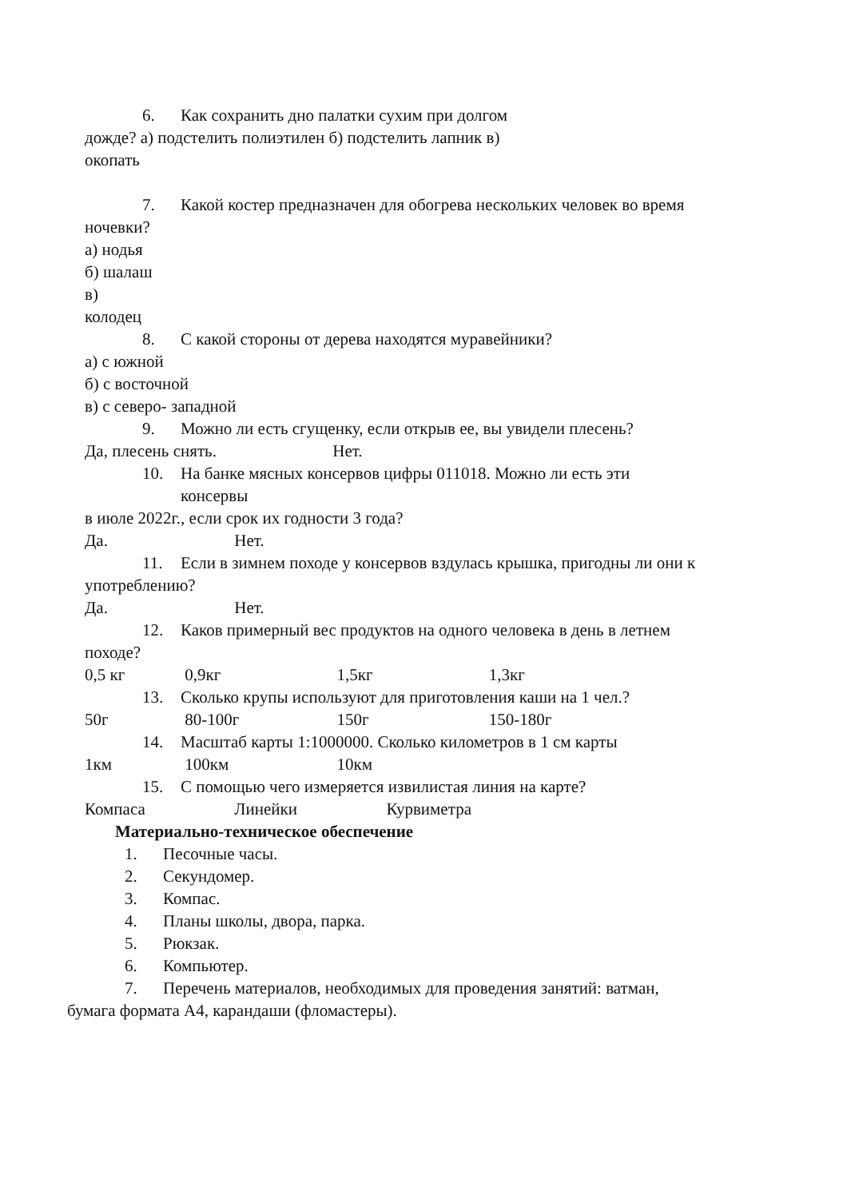6. Как сохранить дно палатки сухим при долгом
дожде? а) подстелить полиэтилен б) подстелить лапник в)
окопать
7. Какой костер предназначен для обогрева нескольких человек во время
ночевки?
а) нодья
б) шалаш
в)
колодец
8. С какой стороны от дерева находятся муравейники?
а) с южной
б) с восточной
в) с северо- западной
9. Можно ли есть сгущенку, если открыв ее, вы увидели плесень?
Да, плесень снять. Нет.
10. На банке мясных консервов цифры 011018. Можно ли есть эти
консервы
в июле 2022г., если срок их годности 3 года?
Да. Нет.
11. Если в зимнем походе у консервов вздулась крышка, пригодны ли они к
употреблению?
Да. Нет.
12. Каков примерный вес продуктов на одного человека в день в летнем
походе?
0,5 кг 0,9кг 1,5кг 1,3кг
13. Сколько крупы используют для приготовления каши на 1 чел.?
50г 80-100г 150г 150-180г
14. Масштаб карты 1:1000000. Сколько километров в 1 см карты
1км 100км 10км
15. С помощью чего измеряется извилистая линия на карте?
Компаса Линейки Курвиметра
Материально-техническое обеспечение
1. Песочные часы.
2. Секундомер.
3. Компас.
4. Планы школы, двора, парка.
5. Рюкзак.
6. Компьютер.
7. Перечень материалов, необходимых для проведения занятий: ватман,
бумага формата А4, карандаши (фломастеры).